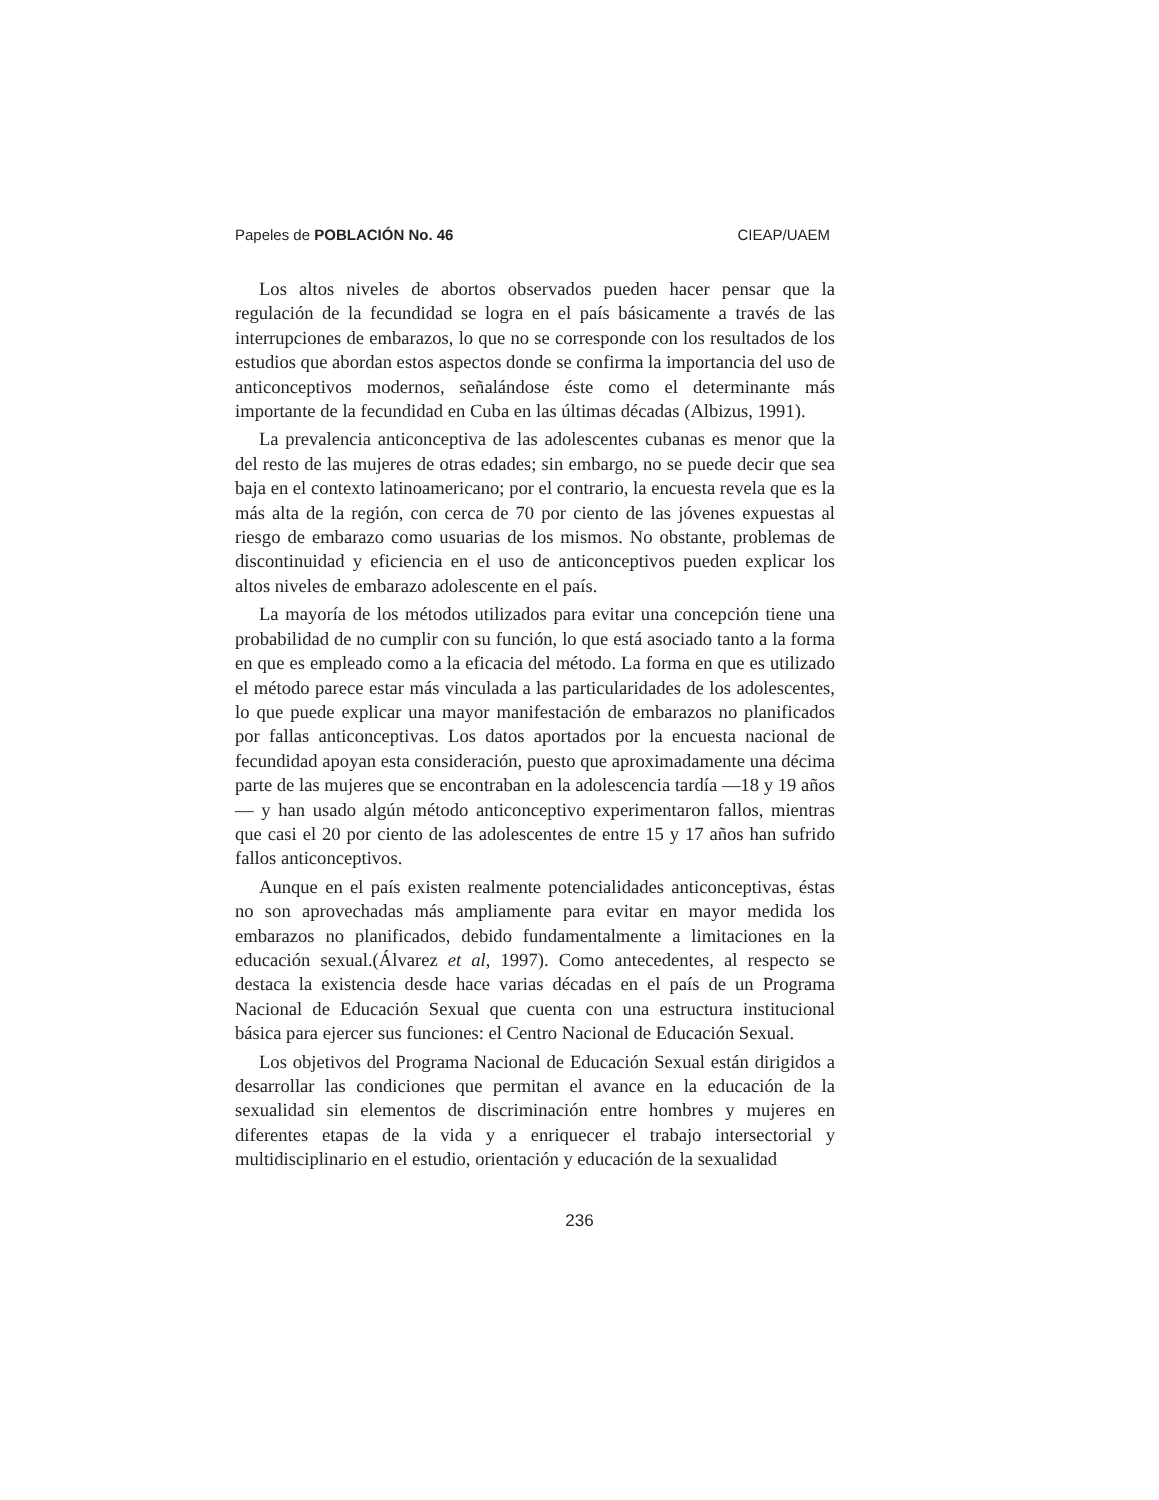Papeles de POBLACIÓN No. 46 CIEAP/UAEM
Los altos niveles de abortos observados pueden hacer pensar que la regulación de la fecundidad se logra en el país básicamente a través de las interrupciones de embarazos, lo que no se corresponde con los resultados de los estudios que abordan estos aspectos donde se confirma la importancia del uso de anticonceptivos modernos, señalándose éste como el determinante más importante de la fecundidad en Cuba en las últimas décadas (Albizus, 1991).
La prevalencia anticonceptiva de las adolescentes cubanas es menor que la del resto de las mujeres de otras edades; sin embargo, no se puede decir que sea baja en el contexto latinoamericano; por el contrario, la encuesta revela que es la más alta de la región, con cerca de 70 por ciento de las jóvenes expuestas al riesgo de embarazo como usuarias de los mismos. No obstante, problemas de discontinuidad y eficiencia en el uso de anticonceptivos pueden explicar los altos niveles de embarazo adolescente en el país.
La mayoría de los métodos utilizados para evitar una concepción tiene una probabilidad de no cumplir con su función, lo que está asociado tanto a la forma en que es empleado como a la eficacia del método. La forma en que es utilizado el método parece estar más vinculada a las particularidades de los adolescentes, lo que puede explicar una mayor manifestación de embarazos no planificados por fallas anticonceptivas. Los datos aportados por la encuesta nacional de fecundidad apoyan esta consideración, puesto que aproximadamente una décima parte de las mujeres que se encontraban en la adolescencia tardía —18 y 19 años— y han usado algún método anticonceptivo experimentaron fallos, mientras que casi el 20 por ciento de las adolescentes de entre 15 y 17 años han sufrido fallos anticonceptivos.
Aunque en el país existen realmente potencialidades anticonceptivas, éstas no son aprovechadas más ampliamente para evitar en mayor medida los embarazos no planificados, debido fundamentalmente a limitaciones en la educación sexual.(Álvarez et al, 1997). Como antecedentes, al respecto se destaca la existencia desde hace varias décadas en el país de un Programa Nacional de Educación Sexual que cuenta con una estructura institucional básica para ejercer sus funciones: el Centro Nacional de Educación Sexual.
Los objetivos del Programa Nacional de Educación Sexual están dirigidos a desarrollar las condiciones que permitan el avance en la educación de la sexualidad sin elementos de discriminación entre hombres y mujeres en diferentes etapas de la vida y a enriquecer el trabajo intersectorial y multidisciplinario en el estudio, orientación y educación de la sexualidad
236